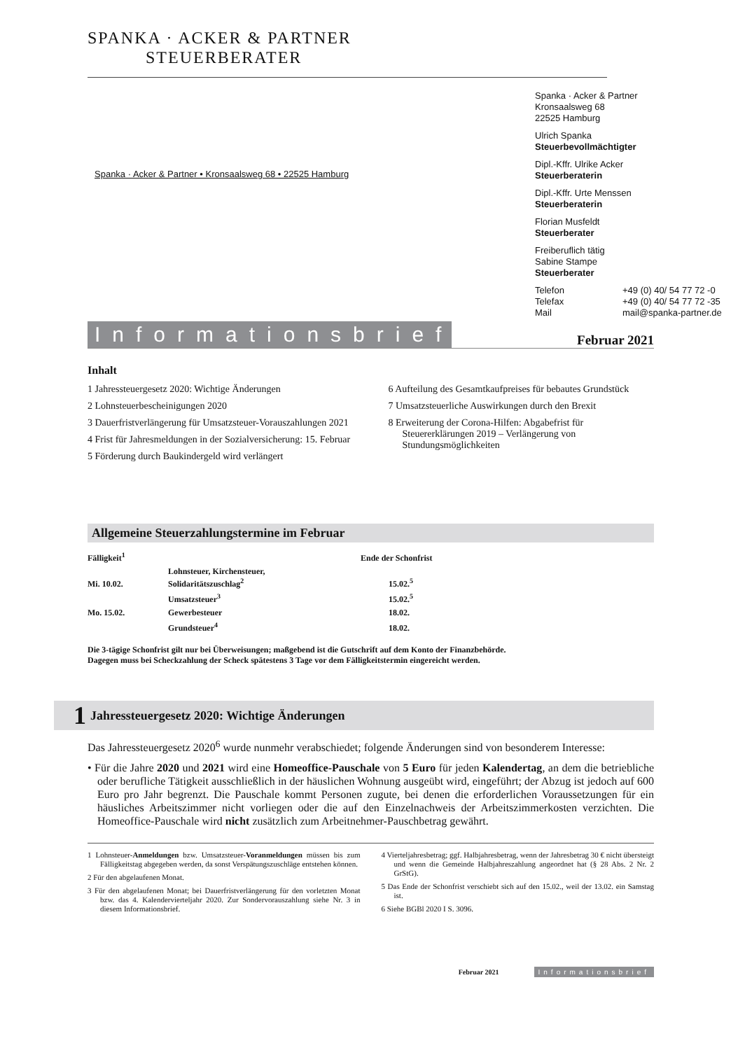SPANKA · ACKER & PARTNER
STEUERBERATER
Spanka · Acker & Partner • Kronsaalsweg 68 • 22525 Hamburg
Spanka · Acker & Partner
Kronsaalsweg 68
22525 Hamburg
Ulrich Spanka
Steuerbevollmächtigter
Dipl.-Kffr. Ulrike Acker
Steuerberaterin
Dipl.-Kffr. Urte Menssen
Steuerberaterin
Florian Musfeldt
Steuerberater
Freiberuflich tätig
Sabine Stampe
Steuerberater
Telefon +49 (0) 40/ 54 77 72 -0 Telefax +49 (0) 40/ 54 77 72 -35 Mail mail@spanka-partner.de
Informationsbrief
Februar 2021
Inhalt
1 Jahressteuergesetz 2020: Wichtige Änderungen
2 Lohnsteuerbescheinigungen 2020
3 Dauerfristverlängerung für Umsatzsteuer-Vorauszahlungen 2021
4 Frist für Jahresmeldungen in der Sozialversicherung: 15. Februar
5 Förderung durch Baukindergeld wird verlängert
6 Aufteilung des Gesamtkaufpreises für bebautes Grundstück
7 Umsatzsteuerliche Auswirkungen durch den Brexit
8 Erweiterung der Corona-Hilfen: Abgabefrist für Steuererklärungen 2019 – Verlängerung von Stundungsmöglichkeiten
Allgemeine Steuerzahlungstermine im Februar
| Fälligkeit<sup>1</sup> | | Ende der Schonfrist |
| --- | --- | --- |
| Mi. 10.02. | Lohnsteuer, Kirchensteuer, Solidaritätszuschlag<sup>2</sup> | 15.02.<sup>5</sup> |
| | Umsatzsteuer<sup>3</sup> | 15.02.<sup>5</sup> |
| Mo. 15.02. | Gewerbesteuer | 18.02. |
| | Grundsteuer<sup>4</sup> | 18.02. |
Die 3-tägige Schonfrist gilt nur bei Überweisungen; maßgebend ist die Gutschrift auf dem Konto der Finanzbehörde.
Dagegen muss bei Scheckzahlung der Scheck spätestens 3 Tage vor dem Fälligkeitstermin eingereicht werden.
1 Jahressteuergesetz 2020: Wichtige Änderungen
Das Jahressteuergesetz 2020<sup>6</sup> wurde nunmehr verabschiedet; folgende Änderungen sind von besonderem Interesse:
• Für die Jahre 2020 und 2021 wird eine Homeoffice-Pauschale von 5 Euro für jeden Kalendertag, an dem die betriebliche oder berufliche Tätigkeit ausschließlich in der häuslichen Wohnung ausgeübt wird, eingeführt; der Abzug ist jedoch auf 600 Euro pro Jahr begrenzt. Die Pauschale kommt Personen zugute, bei denen die erforderlichen Voraussetzungen für ein häusliches Arbeitszimmer nicht vorliegen oder die auf den Einzelnachweis der Arbeitszimmerkosten verzichten. Die Homeoffice-Pauschale wird nicht zusätzlich zum Arbeitnehmer-Pauschbetrag gewährt.
1 Lohnsteuer-Anmeldungen bzw. Umsatzsteuer-Voranmeldungen müssen bis zum Fälligkeitstag abgegeben werden, da sonst Verspätungszuschläge entstehen können.
2 Für den abgelaufenen Monat.
3 Für den abgelaufenen Monat; bei Dauerfristverlängerung für den vorletzten Monat bzw. das 4. Kalendervierteljahr 2020. Zur Sondervorauszahlung siehe Nr. 3 in diesem Informationsbrief.
4 Vierteljahresbetrag; ggf. Halbjahresbetrag, wenn der Jahresbetrag 30 € nicht übersteigt und wenn die Gemeinde Halbjahreszahlung angeordnet hat (§ 28 Abs. 2 Nr. 2 GrStG).
5 Das Ende der Schonfrist verschiebt sich auf den 15.02., weil der 13.02. ein Samstag ist.
6 Siehe BGBl 2020 I S. 3096.
Februar 2021 Informationsbrief